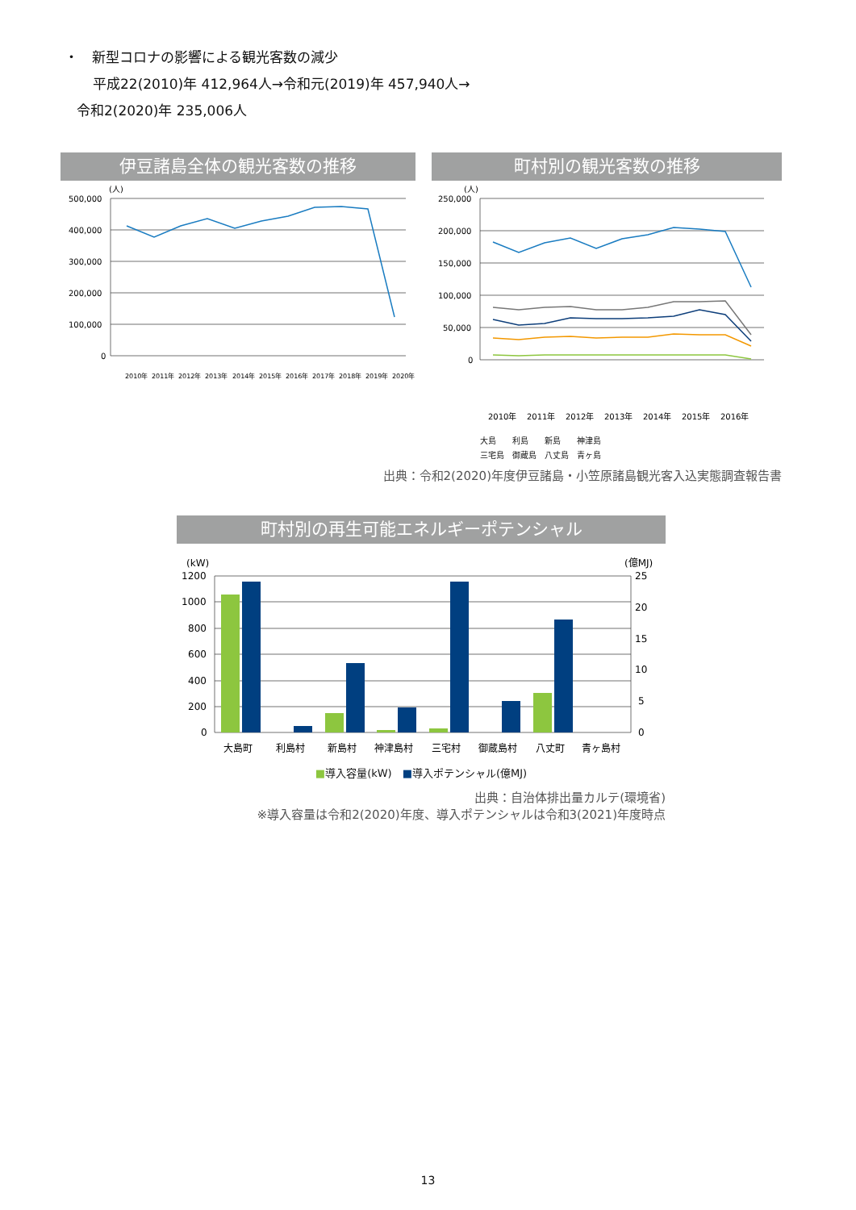・　新型コロナの影響による観光客数の減少
平成22(2010)年 412,964人→令和元(2019)年 457,940人→
令和2(2020)年 235,006人
伊豆諸島全体の観光客数の推移
(人)
500,000
400,000
300,000
200,000
100,000
0
2010年
2011年
2012年
2013年
2014年
2015年
2016年
2017年
2018年
2019年
2020年
町村別の観光客数の推移
(人)
250,000
200,000
150,000
100,000
50,000
0
2010年
2011年
2012年
2013年
2014年
2015年
2016年
大島　　利島　　新島　　神津島
三宅島　御蔵島　八丈島　青ヶ島
出典：令和2(2020)年度伊豆諸島・小笠原諸島観光客入込実態調査報告書
町村別の再生可能エネルギーポテンシャル
(kW)
(億MJ)
1200
1000
800
600
400
200
0
25
20
15
10
5
0
大島町
利島村
新島村
神津島村
三宅村
御蔵島村
八丈町
青ヶ島村
■導入容量(kW)　■導入ポテンシャル(億MJ)
出典：自治体排出量カルテ(環境省)
※導入容量は令和2(2020)年度、導入ポテンシャルは令和3(2021)年度時点
13